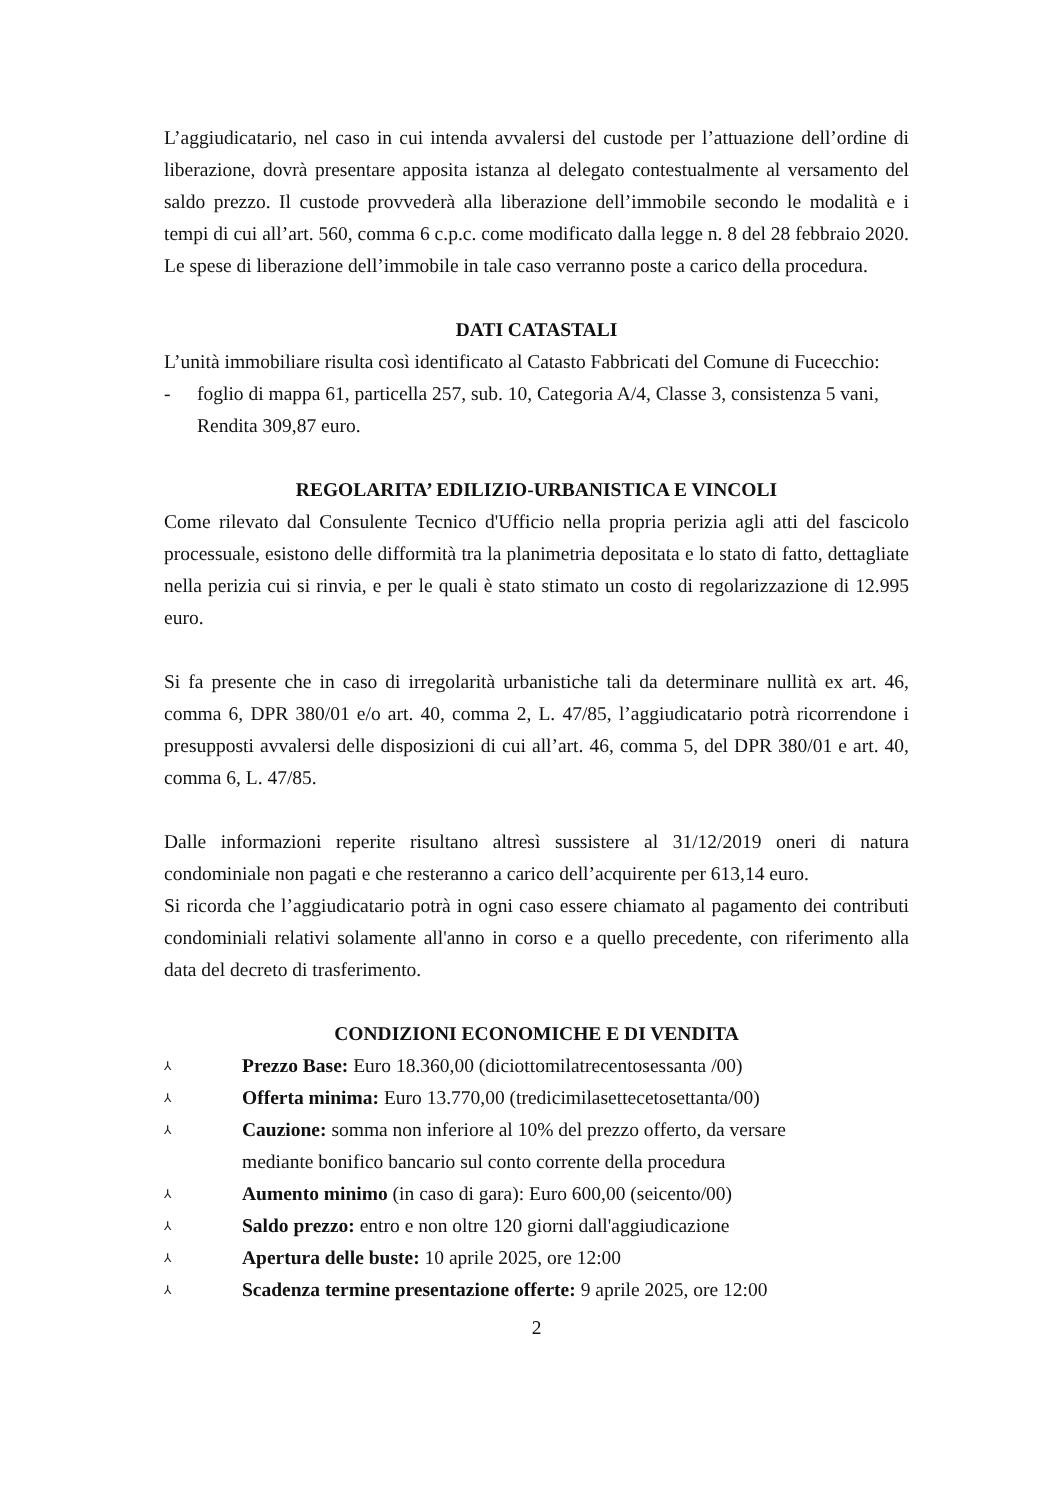L’aggiudicatario, nel caso in cui intenda avvalersi del custode per l’attuazione dell’ordine di liberazione, dovrà presentare apposita istanza al delegato contestualmente al versamento del saldo prezzo. Il custode provvederà alla liberazione dell’immobile secondo le modalità e i tempi di cui all’art. 560, comma 6 c.p.c. come modificato dalla legge n. 8 del 28 febbraio 2020. Le spese di liberazione dell’immobile in tale caso verranno poste a carico della procedura.
DATI CATASTALI
L’unità immobiliare risulta così identificato al Catasto Fabbricati del Comune di Fucecchio:
- foglio di mappa 61, particella 257, sub. 10, Categoria A/4, Classe 3, consistenza 5 vani, Rendita 309,87 euro.
REGOLARITA’ EDILIZIO-URBANISTICA E VINCOLI
Come rilevato dal Consulente Tecnico d'Ufficio nella propria perizia agli atti del fascicolo processuale, esistono delle difformità tra la planimetria depositata e lo stato di fatto, dettagliate nella perizia cui si rinvia, e per le quali è stato stimato un costo di regolarizzazione di 12.995 euro.
Si fa presente che in caso di irregolarità urbanistiche tali da determinare nullità ex art. 46, comma 6, DPR 380/01 e/o art. 40, comma 2, L. 47/85, l’aggiudicatario potrà ricorrendone i presupposti avvalersi delle disposizioni di cui all’art. 46, comma 5, del DPR 380/01 e art. 40, comma 6, L. 47/85.
Dalle informazioni reperite risultano altresì sussistere al 31/12/2019 oneri di natura condominiale non pagati e che resteranno a carico dell’acquirente per 613,14 euro.
Si ricorda che l’aggiudicatario potrà in ogni caso essere chiamato al pagamento dei contributi condominiali relativi solamente all'anno in corso e a quello precedente, con riferimento alla data del decreto di trasferimento.
CONDIZIONI ECONOMICHE E DI VENDITA
⅄ Prezzo Base: Euro 18.360,00 (diciottomilatrecentosessanta /00)
⅄ Offerta minima: Euro 13.770,00 (tredicimilasettecetosettanta/00)
⅄ Cauzione: somma non inferiore al 10% del prezzo offerto, da versare
mediante bonifico bancario sul conto corrente della procedura
⅄ Aumento minimo (in caso di gara): Euro 600,00 (seicento/00)
⅄ Saldo prezzo: entro e non oltre 120 giorni dall'aggiudicazione
⅄ Apertura delle buste: 10 aprile 2025, ore 12:00
⅄ Scadenza termine presentazione offerte: 9 aprile 2025, ore 12:00
2